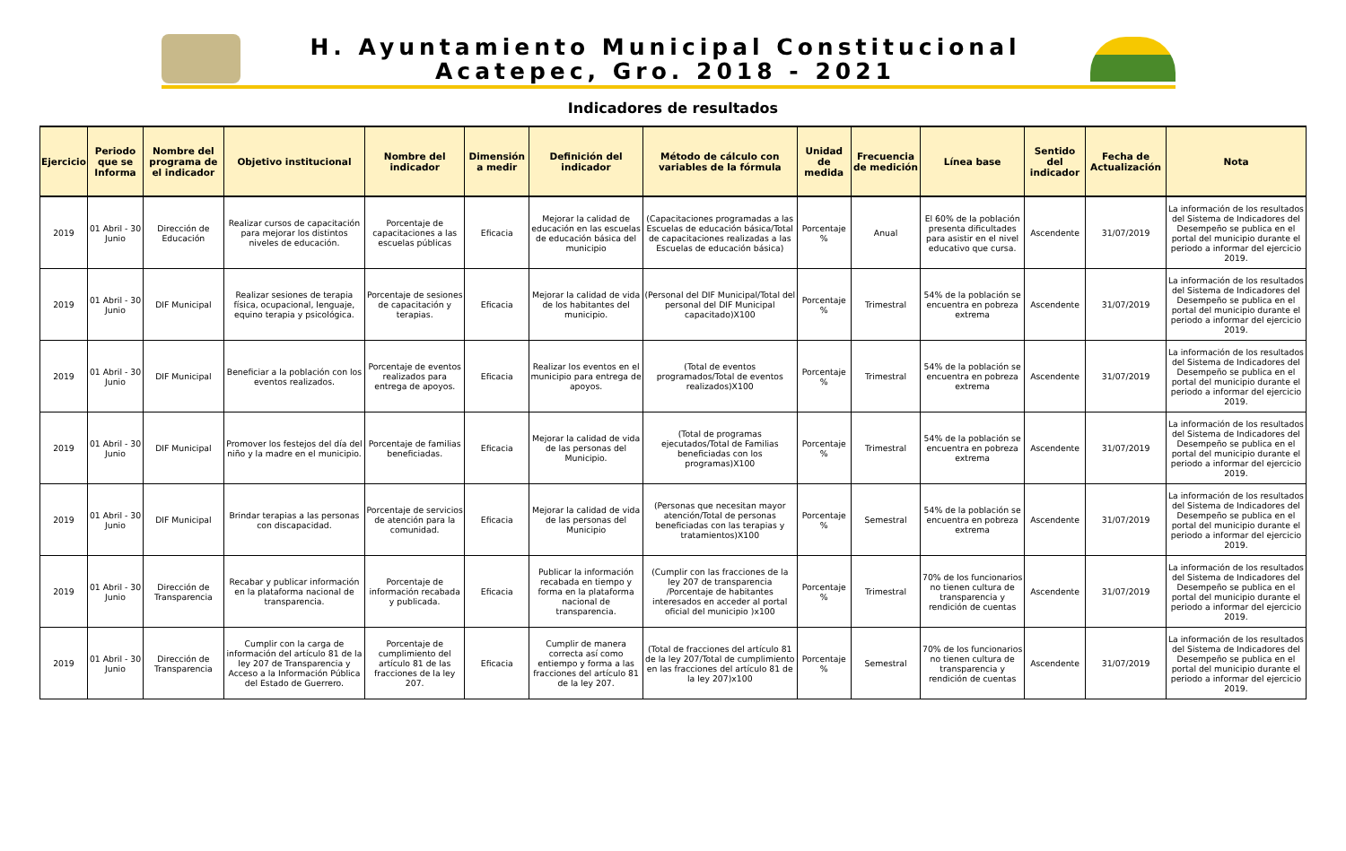H. Ayuntamiento Municipal Constitucional
Acatepec, Gro. 2018 - 2021
Indicadores de resultados
| Ejercicio | Periodo que se Informa | Nombre del programa de el indicador | Objetivo institucional | Nombre del indicador | Dimensión a medir | Definición del indicador | Método de cálculo con variables de la fórmula | Unidad de medida | Frecuencia de medición | Línea base | Sentido del indicador | Fecha de Actualización | Nota |
| --- | --- | --- | --- | --- | --- | --- | --- | --- | --- | --- | --- | --- | --- |
| 2019 | 01 Abril - 30 Junio | Dirección de Educación | Realizar cursos de capacitación para mejorar los distintos niveles de educación. | Porcentaje de capacitaciones a las escuelas públicas | Eficacia | Mejorar la calidad de educación en las escuelas de educación básica del municipio | (Capacitaciones programadas a las Escuelas de educación básica/Total de capacitaciones realizadas a las Escuelas de educación básica) | Porcentaje % | Anual | El 60% de la población presenta dificultades para asistir en el nivel educativo que cursa. | Ascendente | 31/07/2019 | La información de los resultados del Sistema de Indicadores del Desempeño se publica en el portal del municipio durante el periodo a informar del ejercicio 2019. |
| 2019 | 01 Abril - 30 Junio | DIF Municipal | Realizar sesiones de terapia física, ocupacional, lenguaje, equino terapia y psicológica. | Porcentaje de sesiones de capacitación y terapias. | Eficacia | Mejorar la calidad de vida de los habitantes del municipio. | (Personal del DIF Municipal/Total del personal del DIF Municipal capacitado)X100 | Porcentaje % | Trimestral | 54% de la población se encuentra en pobreza extrema | Ascendente | 31/07/2019 | La información de los resultados del Sistema de Indicadores del Desempeño se publica en el portal del municipio durante el periodo a informar del ejercicio 2019. |
| 2019 | 01 Abril - 30 Junio | DIF Municipal | Beneficiar a la población con los eventos realizados. | Porcentaje de eventos realizados para entrega de apoyos. | Eficacia | Realizar los eventos en el municipio para entrega de apoyos. | (Total de eventos programados/Total de eventos realizados)X100 | Porcentaje % | Trimestral | 54% de la población se encuentra en pobreza extrema | Ascendente | 31/07/2019 | La información de los resultados del Sistema de Indicadores del Desempeño se publica en el portal del municipio durante el periodo a informar del ejercicio 2019. |
| 2019 | 01 Abril - 30 Junio | DIF Municipal | Promover los festejos del día del niño y la madre en el municipio. | Porcentaje de familias beneficiadas. | Eficacia | Mejorar la calidad de vida de las personas del Municipio. | (Total de programas ejecutados/Total de Familias beneficiadas con los programas)X100 | Porcentaje % | Trimestral | 54% de la población se encuentra en pobreza extrema | Ascendente | 31/07/2019 | La información de los resultados del Sistema de Indicadores del Desempeño se publica en el portal del municipio durante el periodo a informar del ejercicio 2019. |
| 2019 | 01 Abril - 30 Junio | DIF Municipal | Brindar terapias a las personas con discapacidad. | Porcentaje de servicios de atención para la comunidad. | Eficacia | Mejorar la calidad de vida de las personas del Municipio | (Personas que necesitan mayor atención/Total de personas beneficiadas con las terapias y tratamientos)X100 | Porcentaje % | Semestral | 54% de la población se encuentra en pobreza extrema | Ascendente | 31/07/2019 | La información de los resultados del Sistema de Indicadores del Desempeño se publica en el portal del municipio durante el periodo a informar del ejercicio 2019. |
| 2019 | 01 Abril - 30 Junio | Dirección de Transparencia | Recabar y publicar información en la plataforma nacional de transparencia. | Porcentaje de información recabada y publicada. | Eficacia | Publicar la información recabada en tiempo y forma en la plataforma nacional de transparencia. | (Cumplir con las fracciones de la ley 207 de transparencia /Porcentaje de habitantes interesados en acceder al portal oficial del municipio )x100 | Porcentaje % | Trimestral | 70% de los funcionarios no tienen cultura de transparencia y rendición de cuentas | Ascendente | 31/07/2019 | La información de los resultados del Sistema de Indicadores del Desempeño se publica en el portal del municipio durante el periodo a informar del ejercicio 2019. |
| 2019 | 01 Abril - 30 Junio | Dirección de Transparencia | Cumplir con la carga de información del artículo 81 de la ley 207 de Transparencia y Acceso a la Información Pública del Estado de Guerrero. | Porcentaje de cumplimiento del artículo 81 de las fracciones de la ley 207. | Eficacia | Cumplir de manera correcta así como entiempo y forma a las fracciones del artículo 81 de la ley 207. | (Total de fracciones del artículo 81 de la ley 207/Total de cumplimiento en las fracciones del artículo 81 de la ley 207)x100 | Porcentaje % | Semestral | 70% de los funcionarios no tienen cultura de transparencia y rendición de cuentas | Ascendente | 31/07/2019 | La información de los resultados del Sistema de Indicadores del Desempeño se publica en el portal del municipio durante el periodo a informar del ejercicio 2019. |